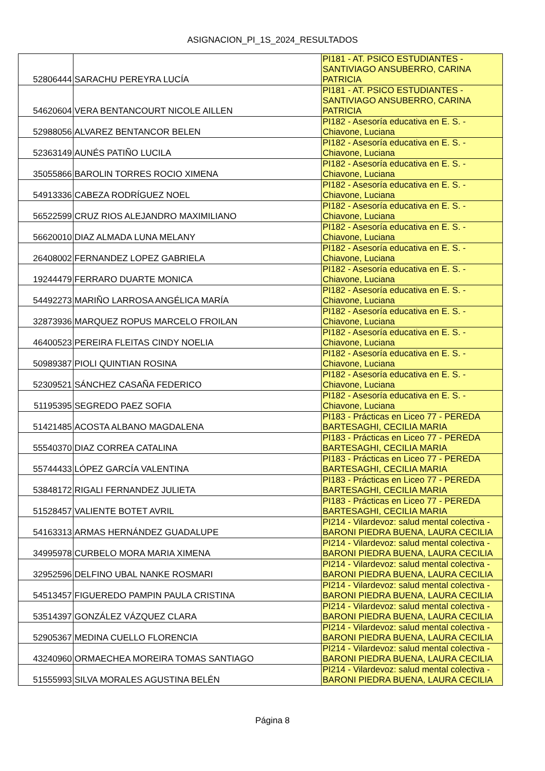ASIGNACION_PI_1S_2024_RESULTADOS
| 52806444 | SARACHU PEREYRA LUCÍA | PI181 - AT. PSICO ESTUDIANTES - SANTIVIAGO ANSUBERRO, CARINA PATRICIA |
| 54620604 | VERA BENTANCOURT NICOLE AILLEN | PI181 - AT. PSICO ESTUDIANTES - SANTIVIAGO ANSUBERRO, CARINA PATRICIA |
| 52988056 | ALVAREZ BENTANCOR BELEN | PI182 - Asesoría educativa en E. S. - Chiavone, Luciana |
| 52363149 | AUNÉS PATIÑO LUCILA | PI182 - Asesoría educativa en E. S. - Chiavone, Luciana |
| 35055866 | BAROLIN TORRES ROCIO XIMENA | PI182 - Asesoría educativa en E. S. - Chiavone, Luciana |
| 54913336 | CABEZA RODRÍGUEZ NOEL | PI182 - Asesoría educativa en E. S. - Chiavone, Luciana |
| 56522599 | CRUZ RIOS ALEJANDRO MAXIMILIANO | PI182 - Asesoría educativa en E. S. - Chiavone, Luciana |
| 56620010 | DIAZ ALMADA LUNA MELANY | PI182 - Asesoría educativa en E. S. - Chiavone, Luciana |
| 26408002 | FERNANDEZ LOPEZ GABRIELA | PI182 - Asesoría educativa en E. S. - Chiavone, Luciana |
| 19244479 | FERRARO DUARTE MONICA | PI182 - Asesoría educativa en E. S. - Chiavone, Luciana |
| 54492273 | MARIÑO LARROSA ANGÉLICA MARÍA | PI182 - Asesoría educativa en E. S. - Chiavone, Luciana |
| 32873936 | MARQUEZ ROPUS MARCELO FROILAN | PI182 - Asesoría educativa en E. S. - Chiavone, Luciana |
| 46400523 | PEREIRA FLEITAS CINDY NOELIA | PI182 - Asesoría educativa en E. S. - Chiavone, Luciana |
| 50989387 | PIOLI QUINTIAN ROSINA | PI182 - Asesoría educativa en E. S. - Chiavone, Luciana |
| 52309521 | SÁNCHEZ CASAÑA FEDERICO | PI182 - Asesoría educativa en E. S. - Chiavone, Luciana |
| 51195395 | SEGREDO PAEZ SOFIA | PI182 - Asesoría educativa en E. S. - Chiavone, Luciana |
| 51421485 | ACOSTA ALBANO MAGDALENA | PI183 - Prácticas en Liceo 77 - PEREDA BARTESAGHI, CECILIA MARIA |
| 55540370 | DIAZ CORREA CATALINA | PI183 - Prácticas en Liceo 77 - PEREDA BARTESAGHI, CECILIA MARIA |
| 55744433 | LÓPEZ GARCÍA VALENTINA | PI183 - Prácticas en Liceo 77 - PEREDA BARTESAGHI, CECILIA MARIA |
| 53848172 | RIGALI FERNANDEZ JULIETA | PI183 - Prácticas en Liceo 77 - PEREDA BARTESAGHI, CECILIA MARIA |
| 51528457 | VALIENTE BOTET AVRIL | PI183 - Prácticas en Liceo 77 - PEREDA BARTESAGHI, CECILIA MARIA |
| 54163313 | ARMAS HERNÁNDEZ GUADALUPE | PI214 - Vilardevoz: salud mental colectiva - BARONI PIEDRA BUENA, LAURA CECILIA |
| 34995978 | CURBELO MORA MARIA XIMENA | PI214 - Vilardevoz: salud mental colectiva - BARONI PIEDRA BUENA, LAURA CECILIA |
| 32952596 | DELFINO UBAL NANKE ROSMARI | PI214 - Vilardevoz: salud mental colectiva - BARONI PIEDRA BUENA, LAURA CECILIA |
| 54513457 | FIGUEREDO PAMPIN PAULA CRISTINA | PI214 - Vilardevoz: salud mental colectiva - BARONI PIEDRA BUENA, LAURA CECILIA |
| 53514397 | GONZÁLEZ VÁZQUEZ CLARA | PI214 - Vilardevoz: salud mental colectiva - BARONI PIEDRA BUENA, LAURA CECILIA |
| 52905367 | MEDINA CUELLO FLORENCIA | PI214 - Vilardevoz: salud mental colectiva - BARONI PIEDRA BUENA, LAURA CECILIA |
| 43240960 | ORMAECHEA MOREIRA TOMAS SANTIAGO | PI214 - Vilardevoz: salud mental colectiva - BARONI PIEDRA BUENA, LAURA CECILIA |
| 51555993 | SILVA MORALES AGUSTINA BELÉN | PI214 - Vilardevoz: salud mental colectiva - BARONI PIEDRA BUENA, LAURA CECILIA |
Página 8